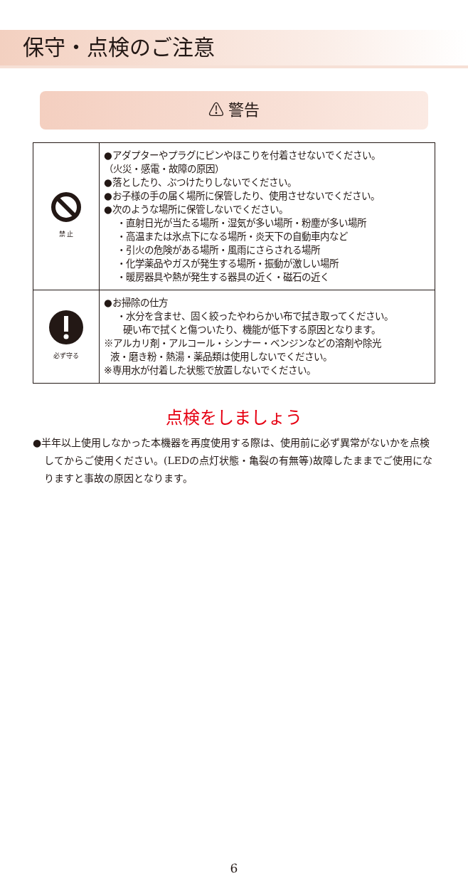保守・点検のご注意
⚠ 警告
| 禁 止 | ●アダプターやプラグにピンやほこりを付着させないでください。 （火災・感電・故障の原因） ●落としたり、ぶつけたりしないでください。 ●お子様の手の届く場所に保管したり、使用させないでください。 ●次のような場所に保管しないでください。 ・直射日光が当たる場所・湿気が多い場所・粉塵が多い場所 ・高温または氷点下になる場所・炎天下の自動車内など ・引火の危険がある場所・風雨にさらされる場所 ・化学薬品やガスが発生する場所・振動が激しい場所 ・暖房器具や熱が発生する器具の近く・磁石の近く |
| 必ず守る | ●お掃除の仕方 ・水分を含ませ、固く絞ったやわらかい布で拭き取ってください。 硬い布で拭くと傷ついたり、機能が低下する原因となります。 ※アルカリ剤・アルコール・シンナー・ベンジンなどの溶剤や除光 液・磨き粉・熱湯・薬品類は使用しないでください。 ※専用水が付着した状態で放置しないでください。 |
点検をしましょう
●半年以上使用しなかった本機器を再度使用する際は、使用前に必ず異常がないかを点検してからご使用ください。(LEDの点灯状態・亀裂の有無等)故障したままでご使用になりますと事故の原因となります。
6